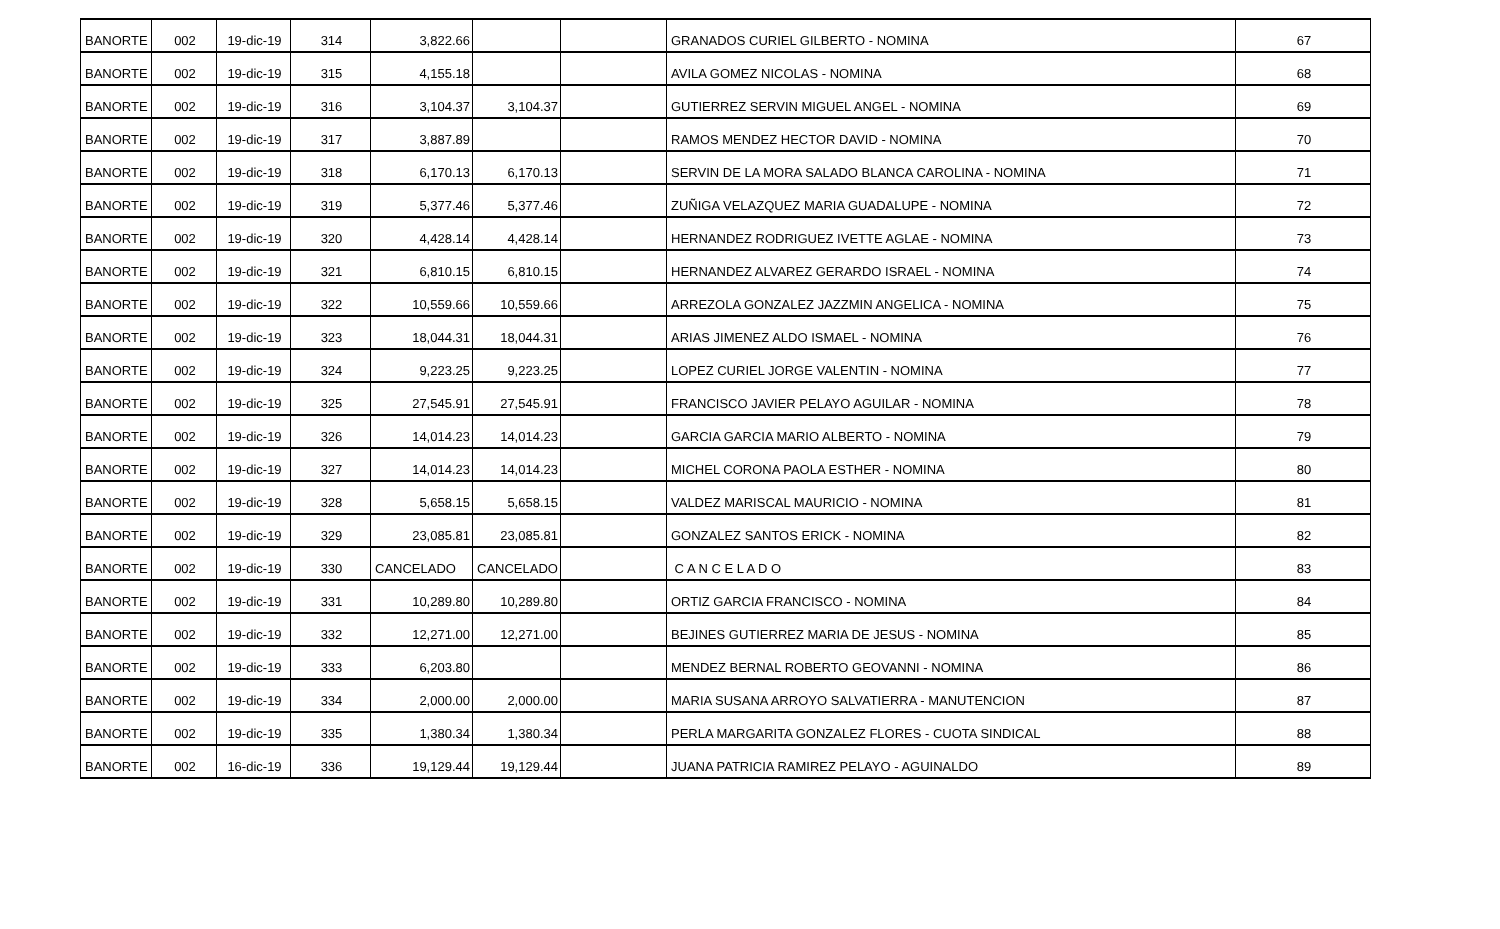| BANORTE | 002 | 19-dic-19 | 314 | 3,822.66 | | | GRANADOS CURIEL GILBERTO - NOMINA | 67 |
| BANORTE | 002 | 19-dic-19 | 315 | 4,155.18 | | | AVILA GOMEZ NICOLAS - NOMINA | 68 |
| BANORTE | 002 | 19-dic-19 | 316 | 3,104.37 | 3,104.37 | | GUTIERREZ SERVIN MIGUEL ANGEL - NOMINA | 69 |
| BANORTE | 002 | 19-dic-19 | 317 | 3,887.89 | | | RAMOS MENDEZ HECTOR DAVID - NOMINA | 70 |
| BANORTE | 002 | 19-dic-19 | 318 | 6,170.13 | 6,170.13 | | SERVIN DE LA MORA SALADO BLANCA CAROLINA - NOMINA | 71 |
| BANORTE | 002 | 19-dic-19 | 319 | 5,377.46 | 5,377.46 | | ZUÑIGA VELAZQUEZ MARIA GUADALUPE - NOMINA | 72 |
| BANORTE | 002 | 19-dic-19 | 320 | 4,428.14 | 4,428.14 | | HERNANDEZ RODRIGUEZ IVETTE AGLAE - NOMINA | 73 |
| BANORTE | 002 | 19-dic-19 | 321 | 6,810.15 | 6,810.15 | | HERNANDEZ ALVAREZ GERARDO ISRAEL - NOMINA | 74 |
| BANORTE | 002 | 19-dic-19 | 322 | 10,559.66 | 10,559.66 | | ARREZOLA GONZALEZ JAZZMIN ANGELICA - NOMINA | 75 |
| BANORTE | 002 | 19-dic-19 | 323 | 18,044.31 | 18,044.31 | | ARIAS JIMENEZ ALDO ISMAEL - NOMINA | 76 |
| BANORTE | 002 | 19-dic-19 | 324 | 9,223.25 | 9,223.25 | | LOPEZ CURIEL JORGE VALENTIN - NOMINA | 77 |
| BANORTE | 002 | 19-dic-19 | 325 | 27,545.91 | 27,545.91 | | FRANCISCO JAVIER PELAYO AGUILAR - NOMINA | 78 |
| BANORTE | 002 | 19-dic-19 | 326 | 14,014.23 | 14,014.23 | | GARCIA GARCIA MARIO ALBERTO - NOMINA | 79 |
| BANORTE | 002 | 19-dic-19 | 327 | 14,014.23 | 14,014.23 | | MICHEL CORONA PAOLA ESTHER - NOMINA | 80 |
| BANORTE | 002 | 19-dic-19 | 328 | 5,658.15 | 5,658.15 | | VALDEZ MARISCAL MAURICIO - NOMINA | 81 |
| BANORTE | 002 | 19-dic-19 | 329 | 23,085.81 | 23,085.81 | | GONZALEZ SANTOS ERICK - NOMINA | 82 |
| BANORTE | 002 | 19-dic-19 | 330 | CANCELADO | CANCELADO | | C A N C E L A D O | 83 |
| BANORTE | 002 | 19-dic-19 | 331 | 10,289.80 | 10,289.80 | | ORTIZ GARCIA FRANCISCO - NOMINA | 84 |
| BANORTE | 002 | 19-dic-19 | 332 | 12,271.00 | 12,271.00 | | BEJINES GUTIERREZ MARIA DE JESUS - NOMINA | 85 |
| BANORTE | 002 | 19-dic-19 | 333 | 6,203.80 | | | MENDEZ BERNAL ROBERTO GEOVANNI - NOMINA | 86 |
| BANORTE | 002 | 19-dic-19 | 334 | 2,000.00 | 2,000.00 | | MARIA SUSANA ARROYO SALVATIERRA - MANUTENCION | 87 |
| BANORTE | 002 | 19-dic-19 | 335 | 1,380.34 | 1,380.34 | | PERLA MARGARITA GONZALEZ FLORES - CUOTA SINDICAL | 88 |
| BANORTE | 002 | 16-dic-19 | 336 | 19,129.44 | 19,129.44 | | JUANA PATRICIA RAMIREZ PELAYO - AGUINALDO | 89 |